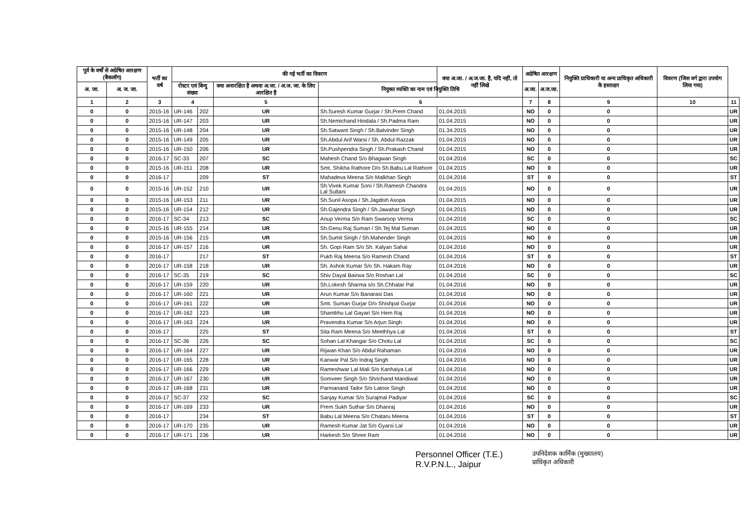| पूर्व के वर्षों से अग्रेषित आरक्षण (बैकलॉग) | | भर्ती का वर्ष | की गई भर्ती का विवरण | | | | क्या अ.जा. / अ.ज.जा. है, यदि नहीं, तो नहीं लिखे | अग्रेषित आरक्षण | | नियुक्ति प्राधिकारी या अन्य प्राधिकृत अधिकारी के हस्ताक्षर | विवरण (जिस वर्ग द्वारा उपयोग लिया गया) | |
| --- | --- | --- | --- | --- | --- | --- | --- | --- | --- | --- | --- | --- |
| अ. जा. | अ. ज. जा. | | रोस्टर एवं बिन्दु संख्या | | क्या अनारक्षित है अथवा अ.जा. / अ.ज. जा. के लिए आरक्षित है | नियुक्त व्यक्ति का नाम एवं नियुक्ति तिथि | | अ.जा. | अ.ज.जा. | | | |
| 1 | 2 | 3 | 4 | | 5 | 6 | | 7 | 8 | 9 | 10 | 11 |
| 0 | 0 | 2015-16 | UR-146 | 202 | UR | Sh.Suresh Kumar Gurjar / Sh.Prem Chand | 01.04.2015 | NO | 0 | 0 | | UR |
| 0 | 0 | 2015-16 | UR-147 | 203 | UR | Sh.Nemichand Hindala / Sh.Padma Ram | 01.04.2015 | NO | 0 | 0 | | UR |
| 0 | 0 | 2015-16 | UR-148 | 204 | UR | Sh.Satwant Singh / Sh.Balvinder Singh | 01.34.2015 | NO | 0 | 0 | | UR |
| 0 | 0 | 2015-16 | UR-149 | 205 | UR | Sh.Abdul Arif Warsi / Sh. Abdul Razzak | 01.04.2015 | NO | 0 | 0 | | UR |
| 0 | 0 | 2015-16 | UR-150 | 206 | UR | Sh.Pushpendra Singh / Sh.Prakash Chand | 01.04.2015 | NO | 0 | 0 | | UR |
| 0 | 0 | 2016-17 | SC-33 | 207 | SC | Mahesh Chand S/o Bhagwan Singh | 01.04.2016 | SC | 0 | 0 | | SC |
| 0 | 0 | 2015-16 | UR-151 | 208 | UR | Smt. Shikha Rathore D/o Sh.Babu Lal Rathore | 01.04.2015 | NO | 0 | 0 | | UR |
| 0 | 0 | 2016-17 | | 209 | ST | Mahadeva Meena S/o Malkhan Singh | 01.04.2016 | ST | 0 | 0 | | ST |
| 0 | 0 | 2015-16 | UR-152 | 210 | UR | Sh.Vivek Kumar Soni / Sh.Ramesh Chandra Lal Sultani | 01.04.2015 | NO | 0 | 0 | | UR |
| 0 | 0 | 2015-16 | UR-153 | 211 | UR | Sh.Sunil Asopa / Sh.Jagdish Asopa | 01.04.2015 | NO | 0 | 0 | | UR |
| 0 | 0 | 2015-16 | UR-154 | 212 | UR | Sh.Gajendra Singh / Sh.Jawahar Singh | 01.04.2015 | NO | 0 | 0 | | UR |
| 0 | 0 | 2016-17 | SC-34 | 213 | SC | Anup Verma S/o Ram Swaroop Verma | 01.04.2016 | SC | 0 | 0 | | SC |
| 0 | 0 | 2015-16 | UR-155 | 214 | UR | Sh.Genu Raj Suman / Sh.Tej Mal Suman | 01.04.2015 | NO | 0 | 0 | | UR |
| 0 | 0 | 2015-16 | UR-156 | 215 | UR | Sh.Sumit Singh / Sh.Mahender Singh | 01.04.2015 | NO | 0 | 0 | | UR |
| 0 | 0 | 2016-17 | UR-157 | 216 | UR | Sh. Gopi Ram S/o Sh. Kalyan Sahai | 01.04.2016 | NO | 0 | 0 | | UR |
| 0 | 0 | 2016-17 | | 217 | ST | Pukh Raj Meena S/o Ramesh Chand | 01.04.2016 | ST | 0 | 0 | | ST |
| 0 | 0 | 2016-17 | UR-158 | 218 | UR | Sh. Ashok Kumar S/o Sh. Hakam Ray | 01.04.2016 | NO | 0 | 0 | | UR |
| 0 | 0 | 2016-17 | SC-35 | 219 | SC | Shiv Dayal Bairwa S/o Roshan Lal | 01.04.2016 | SC | 0 | 0 | | SC |
| 0 | 0 | 2016-17 | UR-159 | 220 | UR | Sh.Lokesh Sharma s/o Sh.Chhatar Pal | 01.04.2016 | NO | 0 | 0 | | UR |
| 0 | 0 | 2016-17 | UR-160 | 221 | UR | Arun Kumar S/o Banarasi Das | 01.04.2016 | NO | 0 | 0 | | UR |
| 0 | 0 | 2016-17 | UR-161 | 222 | UR | Smt. Suman Gurjar D/o Shishpal Gurjar | 01.04.2016 | NO | 0 | 0 | | UR |
| 0 | 0 | 2016-17 | UR-162 | 223 | UR | Shambhu Lal Gayari S/o Hem Raj | 01.04.2016 | NO | 0 | 0 | | UR |
| 0 | 0 | 2016-17 | UR-163 | 224 | UR | Pravendra Kumar S/o Arjun Singh | 01.04.2016 | NO | 0 | 0 | | UR |
| 0 | 0 | 2016-17 | | 225 | ST | Sita Ram Meena S/o Meethhya Lal | 01.04.2016 | ST | 0 | 0 | | ST |
| 0 | 0 | 2016-17 | SC-36 | 226 | SC | Sohan Lal Khangar S/o Chotu Lal | 01.04.2016 | SC | 0 | 0 | | SC |
| 0 | 0 | 2016-17 | UR-164 | 227 | UR | Rijwan Khan S/o Abdul Rahaman | 01.04.2016 | NO | 0 | 0 | | UR |
| 0 | 0 | 2016-17 | UR-165 | 228 | UR | Kanwar Pal S/o Indraj Singh | 01.04.2016 | NO | 0 | 0 | | UR |
| 0 | 0 | 2016-17 | UR-166 | 229 | UR | Rameshwar Lal Mali S/o Kanhaiya Lal | 01.04.2016 | NO | 0 | 0 | | UR |
| 0 | 0 | 2016-17 | UR-167 | 230 | UR | Somveer Singh S/o Shrichand Mandiwal | 01.04.2016 | NO | 0 | 0 | | UR |
| 0 | 0 | 2016-17 | UR-168 | 231 | UR | Parmanand Tailor S/o Latoor Singh | 01.04.2016 | NO | 0 | 0 | | UR |
| 0 | 0 | 2016-17 | SC-37 | 232 | SC | Sanjay Kumar S/o Surajmal Padiyar | 01.04.2016 | SC | 0 | 0 | | SC |
| 0 | 0 | 2016-17 | UR-169 | 233 | UR | Prem Sukh Suthar S/o Dhanraj | 01.04.2016 | NO | 0 | 0 | | UR |
| 0 | 0 | 2016-17 | | 234 | ST | Babu Lal Meena S/o Chataru Meena | 01.04.2016 | ST | 0 | 0 | | ST |
| 0 | 0 | 2016-17 | UR-170 | 235 | UR | Ramesh Kumar Jat S/o Gyarsi Lal | 01.04.2016 | NO | 0 | 0 | | UR |
| 0 | 0 | 2016-17 | UR-171 | 236 | UR | Harkesh S/o Shree Ram | 01.04.2016 | NO | 0 | 0 | | UR |
Personnel Officer (T.E.)
R.V.P.N.L., Jaipur
उपनिदेशक कार्मिक (मुख्यालय)
प्राधिकृत अधिकारी